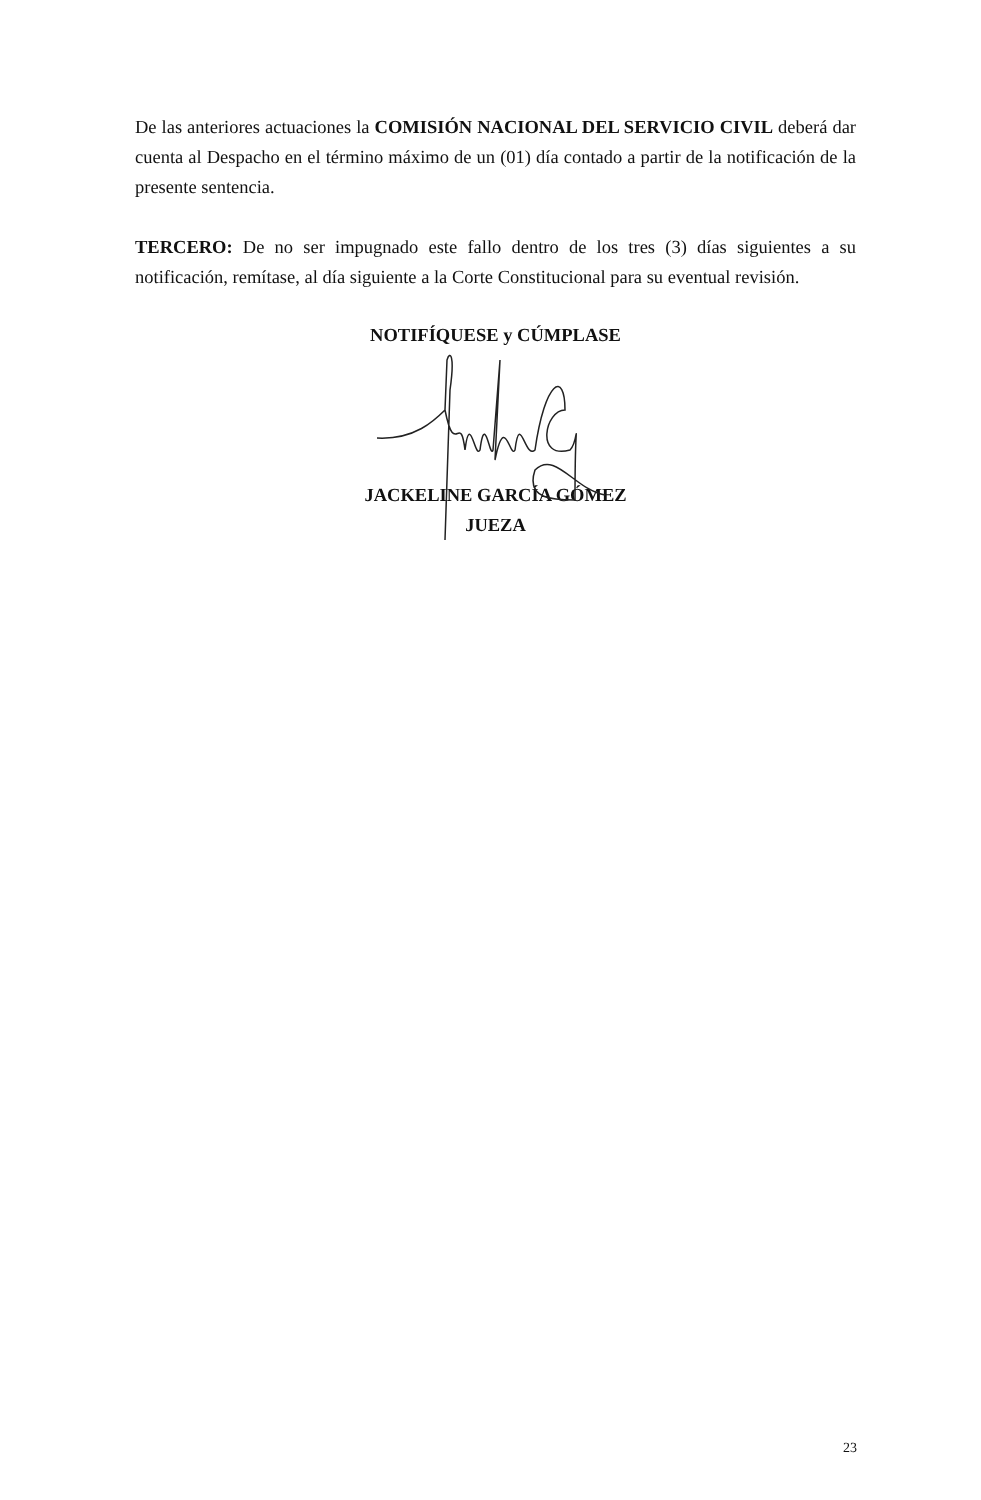De las anteriores actuaciones la COMISIÓN NACIONAL DEL SERVICIO CIVIL deberá dar cuenta al Despacho en el término máximo de un (01) día contado a partir de la notificación de la presente sentencia.
TERCERO: De no ser impugnado este fallo dentro de los tres (3) días siguientes a su notificación, remítase, al día siguiente a la Corte Constitucional para su eventual revisión.
NOTIFÍQUESE y CÚMPLASE
JACKELINE GARCÍA GÓMEZ
JUEZA
23